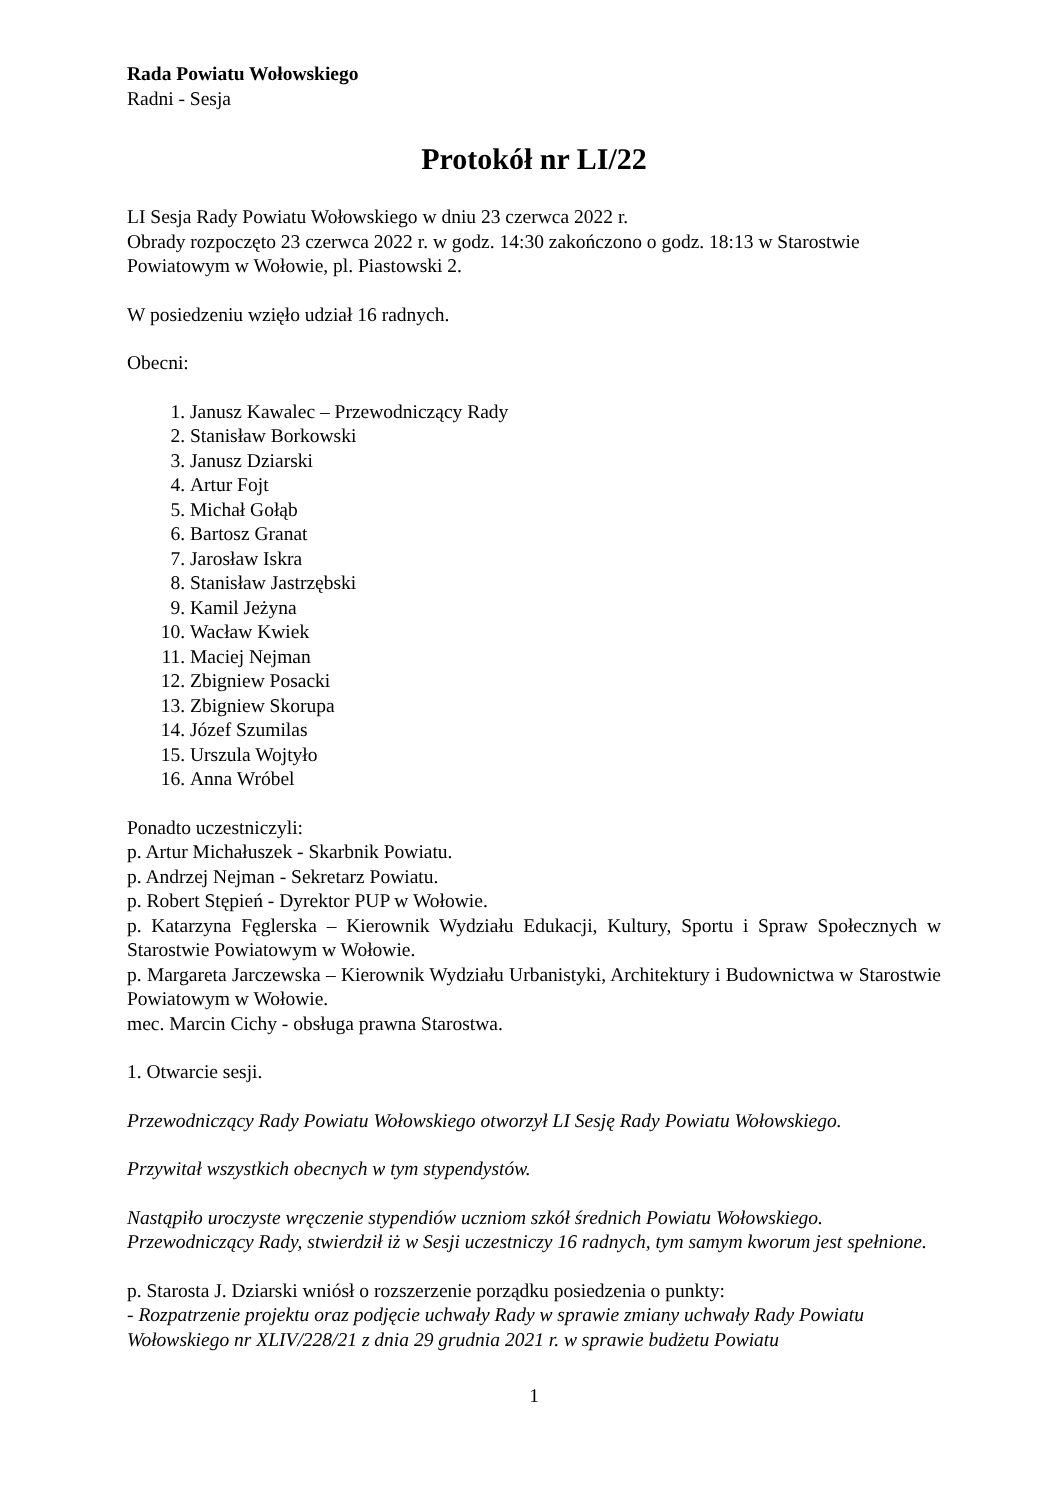Rada Powiatu Wołowskiego
Radni - Sesja
Protokół nr LI/22
LI Sesja Rady Powiatu Wołowskiego w dniu 23 czerwca 2022 r.
Obrady rozpoczęto 23 czerwca 2022 r. w godz. 14:30 zakończono o godz. 18:13 w Starostwie Powiatowym w Wołowie, pl. Piastowski 2.
W posiedzeniu wzięło udział 16 radnych.
Obecni:
1. Janusz Kawalec – Przewodniczący Rady
2. Stanisław Borkowski
3. Janusz Dziarski
4. Artur Fojt
5. Michał Gołąb
6. Bartosz Granat
7. Jarosław Iskra
8. Stanisław Jastrzębski
9. Kamil Jeżyna
10. Wacław Kwiek
11. Maciej Nejman
12. Zbigniew Posacki
13. Zbigniew Skorupa
14. Józef Szumilas
15. Urszula Wojtyło
16. Anna Wróbel
Ponadto uczestniczyli:
p. Artur Michałuszek - Skarbnik Powiatu.
p. Andrzej Nejman - Sekretarz Powiatu.
p. Robert Stępień - Dyrektor PUP w Wołowie.
p. Katarzyna Fęglerska – Kierownik Wydziału Edukacji, Kultury, Sportu i Spraw Społecznych w Starostwie Powiatowym w Wołowie.
p. Margareta Jarczewska – Kierownik Wydziału Urbanistyki, Architektury i Budownictwa w Starostwie Powiatowym w Wołowie.
mec. Marcin Cichy - obsługa prawna Starostwa.
1. Otwarcie sesji.
Przewodniczący Rady Powiatu Wołowskiego otworzył LI Sesję Rady Powiatu Wołowskiego.
Przywitał wszystkich obecnych w tym stypendystów.
Nastąpiło uroczyste wręczenie stypendiów uczniom szkół średnich Powiatu Wołowskiego. Przewodniczący Rady, stwierdził iż w Sesji uczestniczy 16 radnych, tym samym kworum jest spełnione.
p. Starosta J. Dziarski wniósł o rozszerzenie porządku posiedzenia o punkty:
- Rozpatrzenie projektu oraz podjęcie uchwały Rady w sprawie zmiany uchwały Rady Powiatu Wołowskiego nr XLIV/228/21 z dnia 29 grudnia 2021 r. w sprawie budżetu Powiatu
1